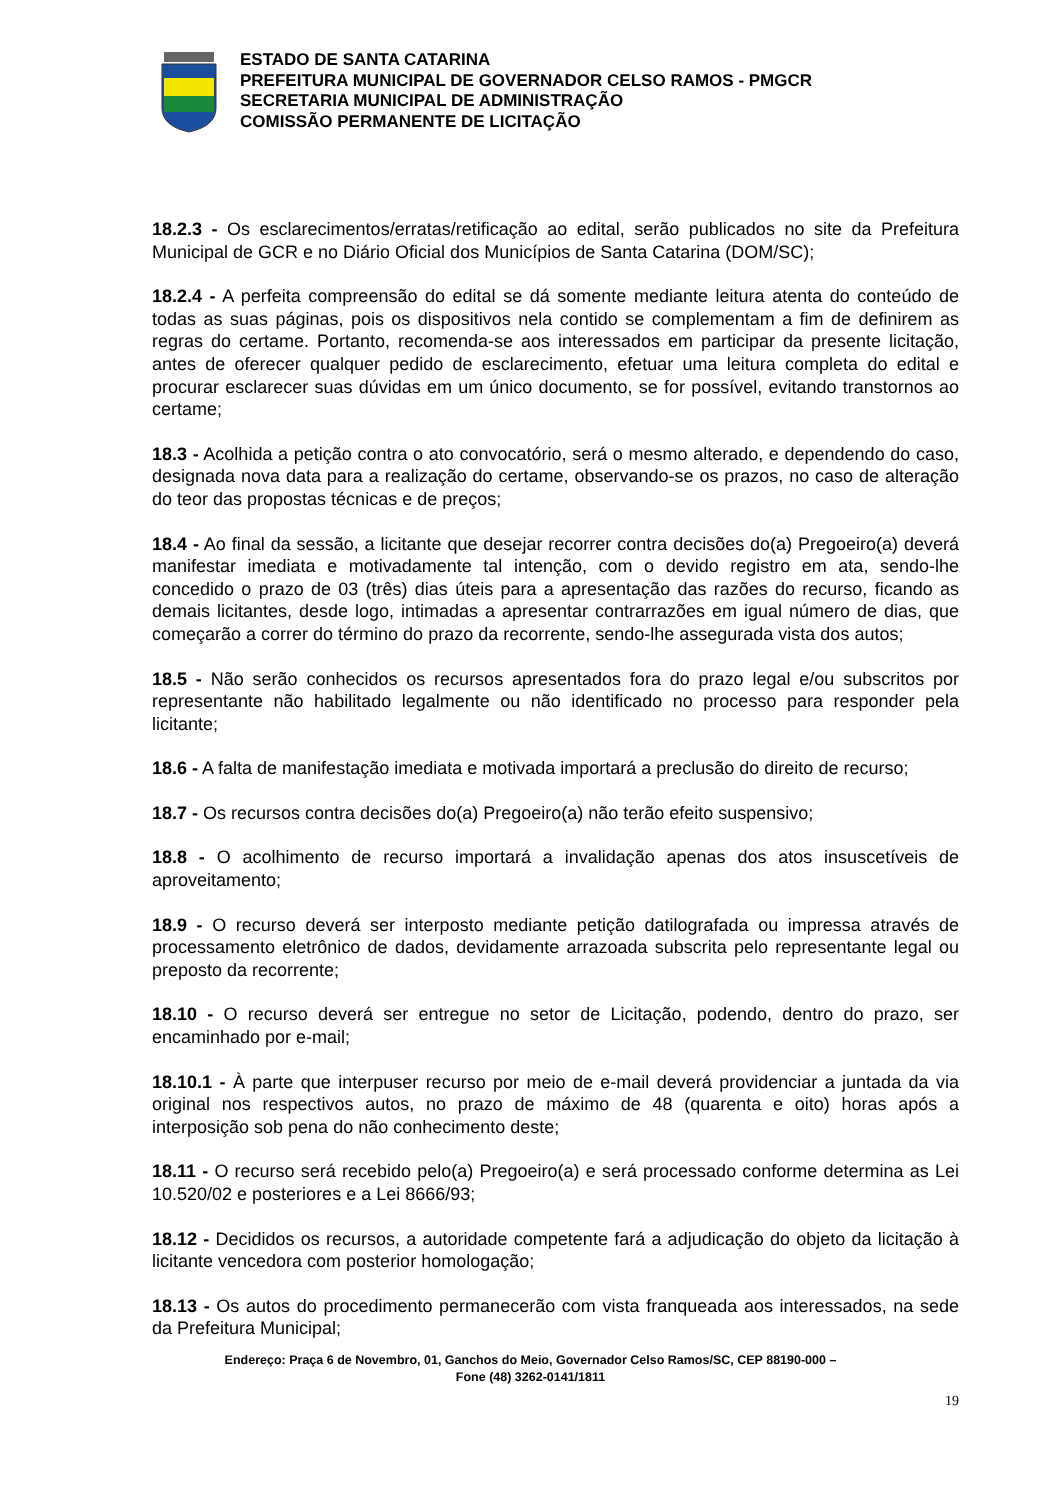ESTADO DE SANTA CATARINA
PREFEITURA MUNICIPAL DE GOVERNADOR CELSO RAMOS - PMGCR
SECRETARIA MUNICIPAL DE ADMINISTRAÇÃO
COMISSÃO PERMANENTE DE LICITAÇÃO
18.2.3 - Os esclarecimentos/erratas/retificação ao edital, serão publicados no site da Prefeitura Municipal de GCR e no Diário Oficial dos Municípios de Santa Catarina (DOM/SC);
18.2.4 - A perfeita compreensão do edital se dá somente mediante leitura atenta do conteúdo de todas as suas páginas, pois os dispositivos nela contido se complementam a fim de definirem as regras do certame. Portanto, recomenda-se aos interessados em participar da presente licitação, antes de oferecer qualquer pedido de esclarecimento, efetuar uma leitura completa do edital e procurar esclarecer suas dúvidas em um único documento, se for possível, evitando transtornos ao certame;
18.3 - Acolhida a petição contra o ato convocatório, será o mesmo alterado, e dependendo do caso, designada nova data para a realização do certame, observando-se os prazos, no caso de alteração do teor das propostas técnicas e de preços;
18.4 - Ao final da sessão, a licitante que desejar recorrer contra decisões do(a) Pregoeiro(a) deverá manifestar imediata e motivadamente tal intenção, com o devido registro em ata, sendo-lhe concedido o prazo de 03 (três) dias úteis para a apresentação das razões do recurso, ficando as demais licitantes, desde logo, intimadas a apresentar contrarrazões em igual número de dias, que começarão a correr do término do prazo da recorrente, sendo-lhe assegurada vista dos autos;
18.5 - Não serão conhecidos os recursos apresentados fora do prazo legal e/ou subscritos por representante não habilitado legalmente ou não identificado no processo para responder pela licitante;
18.6 - A falta de manifestação imediata e motivada importará a preclusão do direito de recurso;
18.7 - Os recursos contra decisões do(a) Pregoeiro(a) não terão efeito suspensivo;
18.8 - O acolhimento de recurso importará a invalidação apenas dos atos insuscetíveis de aproveitamento;
18.9 - O recurso deverá ser interposto mediante petição datilografada ou impressa através de processamento eletrônico de dados, devidamente arrazoada subscrita pelo representante legal ou preposto da recorrente;
18.10 - O recurso deverá ser entregue no setor de Licitação, podendo, dentro do prazo, ser encaminhado por e-mail;
18.10.1 - À parte que interpuser recurso por meio de e-mail deverá providenciar a juntada da via original nos respectivos autos, no prazo de máximo de 48 (quarenta e oito) horas após a interposição sob pena do não conhecimento deste;
18.11 - O recurso será recebido pelo(a) Pregoeiro(a) e será processado conforme determina as Lei 10.520/02 e posteriores e a Lei 8666/93;
18.12 - Decididos os recursos, a autoridade competente fará a adjudicação do objeto da licitação à licitante vencedora com posterior homologação;
18.13 - Os autos do procedimento permanecerão com vista franqueada aos interessados, na sede da Prefeitura Municipal;
Endereço: Praça 6 de Novembro, 01, Ganchos do Meio, Governador Celso Ramos/SC, CEP 88190-000 –
Fone (48) 3262-0141/1811
19